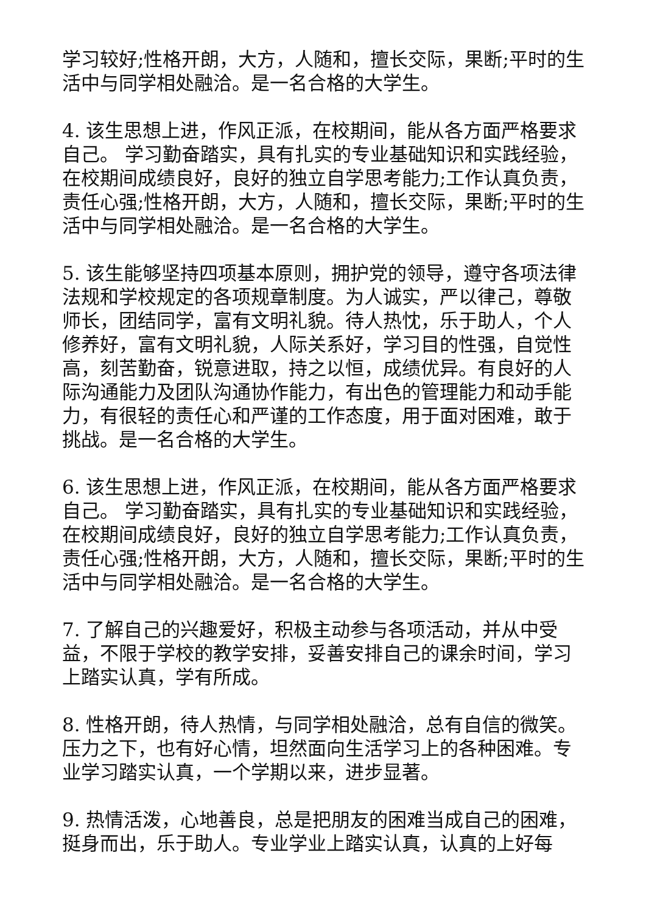学习较好;性格开朗，大方，人随和，擅长交际，果断;平时的生活中与同学相处融洽。是一名合格的大学生。
4. 该生思想上进，作风正派，在校期间，能从各方面严格要求自己。 学习勤奋踏实，具有扎实的专业基础知识和实践经验，在校期间成绩良好，良好的独立自学思考能力;工作认真负责，责任心强;性格开朗，大方，人随和，擅长交际，果断;平时的生活中与同学相处融洽。是一名合格的大学生。
5. 该生能够坚持四项基本原则，拥护党的领导，遵守各项法律法规和学校规定的各项规章制度。为人诚实，严以律己，尊敬师长，团结同学，富有文明礼貌。待人热忱，乐于助人，个人修养好，富有文明礼貌，人际关系好，学习目的性强，自觉性高，刻苦勤奋，锐意进取，持之以恒，成绩优异。有良好的人际沟通能力及团队沟通协作能力，有出色的管理能力和动手能力，有很轻的责任心和严谨的工作态度，用于面对困难，敢于挑战。是一名合格的大学生。
6. 该生思想上进，作风正派，在校期间，能从各方面严格要求自己。 学习勤奋踏实，具有扎实的专业基础知识和实践经验，在校期间成绩良好，良好的独立自学思考能力;工作认真负责，责任心强;性格开朗，大方，人随和，擅长交际，果断;平时的生活中与同学相处融洽。是一名合格的大学生。
7. 了解自己的兴趣爱好，积极主动参与各项活动，并从中受益，不限于学校的教学安排，妥善安排自己的课余时间，学习上踏实认真，学有所成。
8. 性格开朗，待人热情，与同学相处融洽，总有自信的微笑。压力之下，也有好心情，坦然面向生活学习上的各种困难。专业学习踏实认真，一个学期以来，进步显著。
9. 热情活泼，心地善良，总是把朋友的困难当成自己的困难，挺身而出，乐于助人。专业学业上踏实认真，认真的上好每